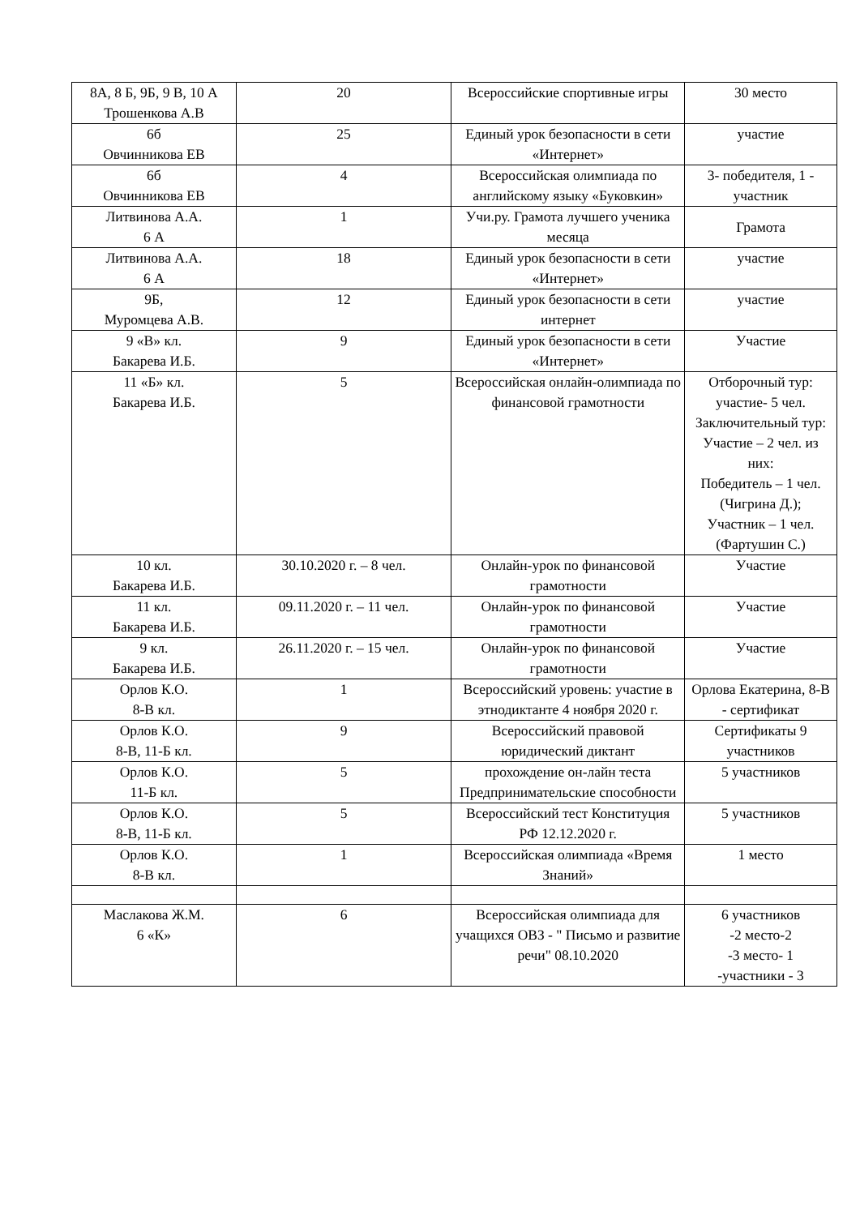| 8А, 8 Б, 9Б, 9 В, 10 А Трошенкова А.В | 20 | Всероссийские спортивные игры | 30 место |
| 6б Овчинникова ЕВ | 25 | Единый урок безопасности в сети «Интернет» | участие |
| 6б Овчинникова ЕВ | 4 | Всероссийская олимпиада по английскому языку «Буковкин» | 3- победителя, 1 - участник |
| Литвинова А.А. 6 А | 1 | Учи.ру. Грамота лучшего ученика месяца | Грамота |
| Литвинова А.А. 6 А | 18 | Единый урок безопасности в сети «Интернет» | участие |
| 9Б, Муромцева А.В. | 12 | Единый урок безопасности в сети интернет | участие |
| 9 «В» кл. Бакарева И.Б. | 9 | Единый урок безопасности в сети «Интернет» | Участие |
| 11 «Б» кл. Бакарева И.Б. | 5 | Всероссийская онлайн-олимпиада по финансовой грамотности | Отборочный тур: участие- 5 чел. Заключительный тур: Участие – 2 чел. из них: Победитель – 1 чел. (Чигрина Д.); Участник – 1 чел. (Фартушин С.) |
| 10 кл. Бакарева И.Б. | 30.10.2020 г. – 8 чел. | Онлайн-урок по финансовой грамотности | Участие |
| 11 кл. Бакарева И.Б. | 09.11.2020 г. – 11 чел. | Онлайн-урок по финансовой грамотности | Участие |
| 9 кл. Бакарева И.Б. | 26.11.2020 г. – 15 чел. | Онлайн-урок по финансовой грамотности | Участие |
| Орлов К.О. 8-В кл. | 1 | Всероссийский уровень: участие в этнодиктанте 4 ноября 2020 г. | Орлова Екатерина, 8-В - сертификат |
| Орлов К.О. 8-В, 11-Б кл. | 9 | Всероссийский правовой юридический диктант | Сертификаты 9 участников |
| Орлов К.О. 11-Б кл. | 5 | прохождение он-лайн теста Предпринимательские способности | 5 участников |
| Орлов К.О. 8-В, 11-Б кл. | 5 | Всероссийский тест Конституция РФ 12.12.2020 г. | 5 участников |
| Орлов К.О. 8-В кл. | 1 | Всероссийская олимпиада «Время Знаний» | 1 место |
| Маслакова Ж.М. 6 «К» | 6 | Всероссийская олимпиада для учащихся ОВЗ - " Письмо и развитие речи" 08.10.2020 | 6 участников -2 место-2 -3 место- 1 -участники - 3 |